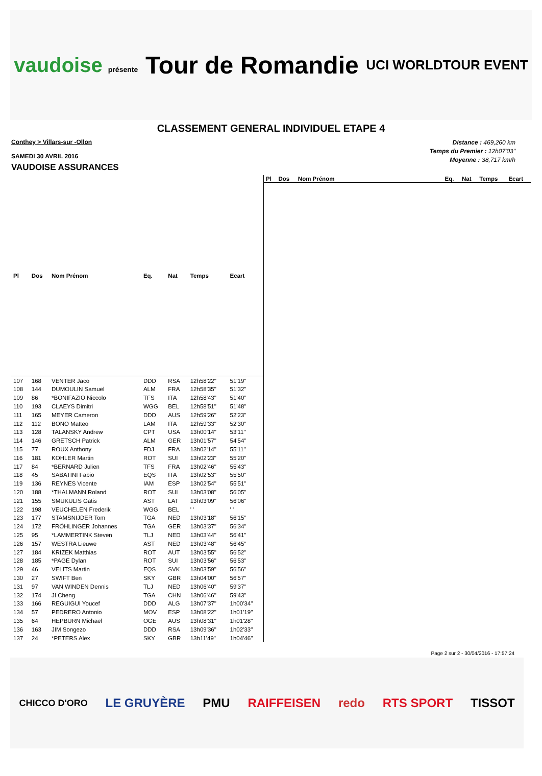vaudoise présente Tour de Romandie UCI WORLDTOUR EVENT
CLASSEMENT GENERAL INDIVIDUEL ETAPE 4
Conthey > Villars-sur -Ollon
SAMEDI 30 AVRIL 2016
VAUDOISE ASSURANCES
Distance : 469,260 km
Temps du Premier : 12h07'03"
Moyenne : 38,717 km/h
| Pl | Dos | Nom Prénom | Eq. | Nat | Temps | Ecart |
| --- | --- | --- | --- | --- | --- | --- |
| 107 | 168 | VENTER Jaco | DDD | RSA | 12h58'22" | 51'19" |
| 108 | 144 | DUMOULIN Samuel | ALM | FRA | 12h58'35" | 51'32" |
| 109 | 86 | *BONIFAZIO Niccolo | TFS | ITA | 12h58'43" | 51'40" |
| 110 | 193 | CLAEYS Dimitri | WGG | BEL | 12h58'51" | 51'48" |
| 111 | 165 | MEYER Cameron | DDD | AUS | 12h59'26" | 52'23" |
| 112 | 112 | BONO Matteo | LAM | ITA | 12h59'33" | 52'30" |
| 113 | 128 | TALANSKY Andrew | CPT | USA | 13h00'14" | 53'11" |
| 114 | 146 | GRETSCH Patrick | ALM | GER | 13h01'57" | 54'54" |
| 115 | 77 | ROUX Anthony | FDJ | FRA | 13h02'14" | 55'11" |
| 116 | 181 | KOHLER Martin | ROT | SUI | 13h02'23" | 55'20" |
| 117 | 84 | *BERNARD Julien | TFS | FRA | 13h02'46" | 55'43" |
| 118 | 45 | SABATINI Fabio | EQS | ITA | 13h02'53" | 55'50" |
| 119 | 136 | REYNES Vicente | IAM | ESP | 13h02'54" | 55'51" |
| 120 | 188 | *THALMANN Roland | ROT | SUI | 13h03'08" | 56'05" |
| 121 | 155 | SMUKULIS Gatis | AST | LAT | 13h03'09" | 56'06" |
| 122 | 198 | VEUCHELEN Frederik | WGG | BEL | ' ' | ' ' |
| 123 | 177 | STAMSNIJDER Tom | TGA | NED | 13h03'18" | 56'15" |
| 124 | 172 | FRÖHLINGER Johannes | TGA | GER | 13h03'37" | 56'34" |
| 125 | 95 | *LAMMERTINK Steven | TLJ | NED | 13h03'44" | 56'41" |
| 126 | 157 | WESTRA Lieuwe | AST | NED | 13h03'48" | 56'45" |
| 127 | 184 | KRIZEK Matthias | ROT | AUT | 13h03'55" | 56'52" |
| 128 | 185 | *PAGE Dylan | ROT | SUI | 13h03'56" | 56'53" |
| 129 | 46 | VELITS Martin | EQS | SVK | 13h03'59" | 56'56" |
| 130 | 27 | SWIFT Ben | SKY | GBR | 13h04'00" | 56'57" |
| 131 | 97 | VAN WINDEN Dennis | TLJ | NED | 13h06'40" | 59'37" |
| 132 | 174 | JI Cheng | TGA | CHN | 13h06'46" | 59'43" |
| 133 | 166 | REGUIGUI Youcef | DDD | ALG | 13h07'37" | 1h00'34" |
| 134 | 57 | PEDRERO Antonio | MOV | ESP | 13h08'22" | 1h01'19" |
| 135 | 64 | HEPBURN Michael | OGE | AUS | 13h08'31" | 1h01'28" |
| 136 | 163 | JIM Songezo | DDD | RSA | 13h09'36" | 1h02'33" |
| 137 | 24 | *PETERS Alex | SKY | GBR | 13h11'49" | 1h04'46" |
| Pl | Dos | Nom Prénom | Eq. | Nat | Temps | Ecart |
| --- | --- | --- | --- | --- | --- | --- |
Page 2 sur 2 - 30/04/2016 - 17:57:24
CHICCO D'ORO LE GRUYÈRE PMU RAIFFEISEN redo RTS SPORT TISSOT